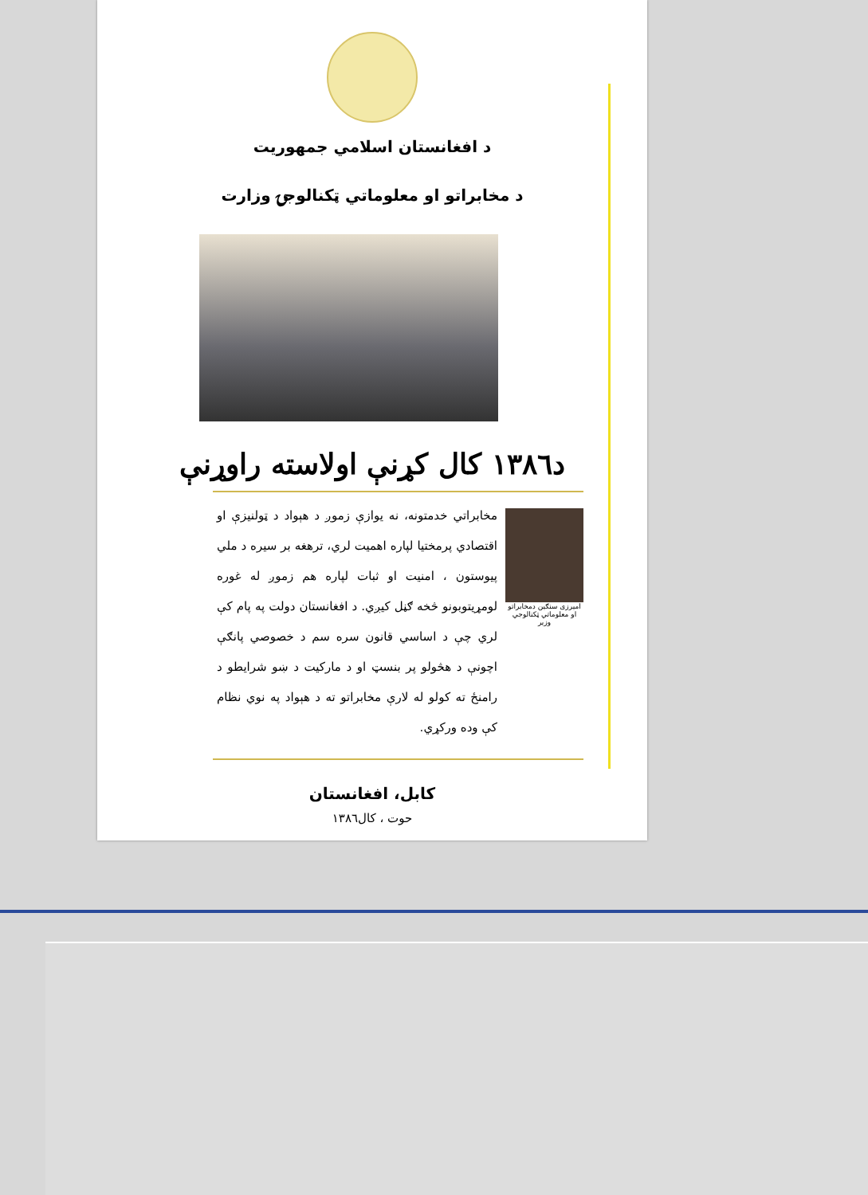د افغانستان اسلامي جمهوریت
د مخابراتو او معلوماتي ټکنالوجۍ وزارت
د۱۳۸٦ کال کړنې اولاسته راوړنې
امیرزی سنګین دمخابراتو او معلوماتي ټکنالوجي وزیر
مخابراتي خدمتونه، نه یوازې زموږ د هېواد د ټولنیزې او اقتصادي پرمختیا لپاره اهمیت لري، ترهغه بر سیره د ملي پیوستون ، امنیت او ثبات لپاره هم زموږ له غوره لومړیتوبونو څخه ګڼل کیږي. د افغانستان دولت په پام کې لري چې د اساسي قانون سره سم د خصوصي پانګې اچونې د هڅولو پر بنسټ او د مارکیت د ښو شرایطو د رامنځ ته کولو له لارې مخابراتو ته د هېواد په نوي نظام کې وده ورکړي.
کابل، افغانستان
حوت ، کال۱۳۸٦